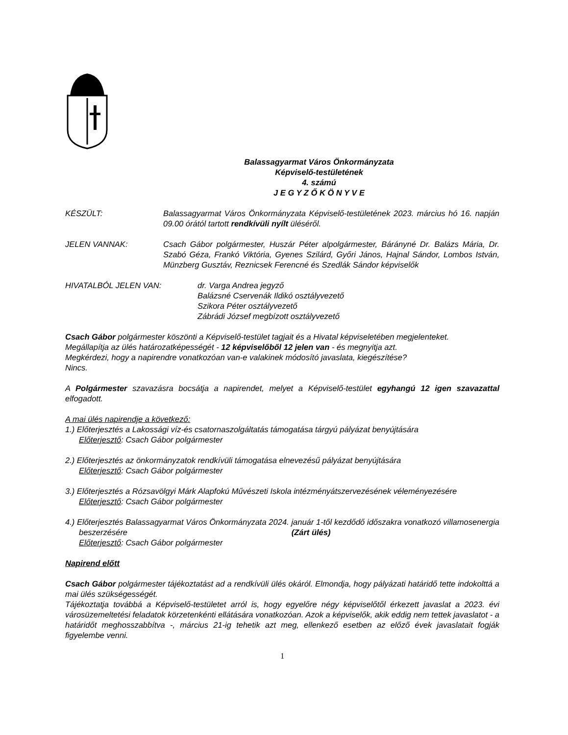Balassagyarmat Város Önkormányzata
Képviselő-testületének
4. számú
J E G Y Z Ő K Ö N Y V E
KÉSZÜLT: Balassagyarmat Város Önkormányzata Képviselő-testületének 2023. március hó 16. napján 09.00 órától tartott rendkívüli nyílt üléséről.
JELEN VANNAK: Csach Gábor polgármester, Huszár Péter alpolgármester, Bárányné Dr. Balázs Mária, Dr. Szabó Géza, Frankó Viktória, Gyenes Szilárd, Győri János, Hajnal Sándor, Lombos István, Münzberg Gusztáv, Reznicsek Ferencné és Szedlák Sándor képviselők
HIVATALBÓL JELEN VAN: dr. Varga Andrea jegyző
Balázsné Cservenák Ildikó osztályvezető
Szikora Péter osztályvezető
Zábrádi József megbízott osztályvezető
Csach Gábor polgármester köszönti a Képviselő-testület tagjait és a Hivatal képviseletében megjelenteket.
Megállapítja az ülés határozatképességét - 12 képviselőből 12 jelen van - és megnyitja azt.
Megkérdezi, hogy a napirendre vonatkozóan van-e valakinek módosító javaslata, kiegészítése?
Nincs.
A Polgármester szavazásra bocsátja a napirendet, melyet a Képviselő-testület egyhangú 12 igen szavazattal elfogadott.
A mai ülés napirendje a következő:
1.) Előterjesztés a Lakossági víz-és csatornaszolgáltatás támogatása tárgyú pályázat benyújtására
Előterjesztő: Csach Gábor polgármester
2.) Előterjesztés az önkormányzatok rendkívüli támogatása elnevezésű pályázat benyújtására
Előterjesztő: Csach Gábor polgármester
3.) Előterjesztés a Rózsavölgyi Márk Alapfokú Művészeti Iskola intézményátszervezésének véleményezésére
Előterjesztő: Csach Gábor polgármester
4.) Előterjesztés Balassagyarmat Város Önkormányzata 2024. január 1-től kezdődő időszakra vonatkozó villamosenergia beszerzésére (Zárt ülés)
Előterjesztő: Csach Gábor polgármester
Napirend előtt
Csach Gábor polgármester tájékoztatást ad a rendkívüli ülés okáról. Elmondja, hogy pályázati határidő tette indokolttá a mai ülés szükségességét.
Tájékoztatja továbbá a Képviselő-testületet arról is, hogy egyelőre négy képviselőtől érkezett javaslat a 2023. évi városüzemeltetési feladatok körzetenkénti ellátására vonatkozóan. Azok a képviselők, akik eddig nem tettek javaslatot - a határidőt meghosszabbítva -, március 21-ig tehetik azt meg, ellenkező esetben az előző évek javaslatait fogják figyelembe venni.
1